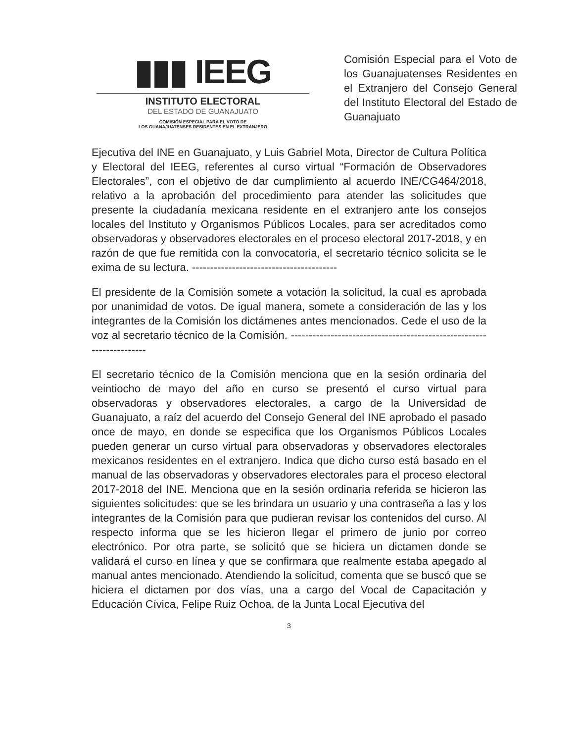▮▮▮ IEEG
INSTITUTO ELECTORAL
DEL ESTADO DE GUANAJUATO
COMISIÓN ESPECIAL PARA EL VOTO DE
LOS GUANAJUATENSES RESIDENTES EN EL EXTRANJERO
Comisión Especial para el Voto de los Guanajuatenses Residentes en el Extranjero del Consejo General del Instituto Electoral del Estado de Guanajuato
Ejecutiva del INE en Guanajuato, y Luis Gabriel Mota, Director de Cultura Política y Electoral del IEEG, referentes al curso virtual “Formación de Observadores Electorales”, con el objetivo de dar cumplimiento al acuerdo INE/CG464/2018, relativo a la aprobación del procedimiento para atender las solicitudes que presente la ciudadanía mexicana residente en el extranjero ante los consejos locales del Instituto y Organismos Públicos Locales, para ser acreditados como observadoras y observadores electorales en el proceso electoral 2017-2018, y en razón de que fue remitida con la convocatoria, el secretario técnico solicita se le exima de su lectura. ----------------------------------------
El presidente de la Comisión somete a votación la solicitud, la cual es aprobada por unanimidad de votos. De igual manera, somete a consideración de las y los integrantes de la Comisión los dictámenes antes mencionados. Cede el uso de la voz al secretario técnico de la Comisión. ---------------------------------------------------------------------
El secretario técnico de la Comisión menciona que en la sesión ordinaria del veintiocho de mayo del año en curso se presentó el curso virtual para observadoras y observadores electorales, a cargo de la Universidad de Guanajuato, a raíz del acuerdo del Consejo General del INE aprobado el pasado once de mayo, en donde se especifica que los Organismos Públicos Locales pueden generar un curso virtual para observadoras y observadores electorales mexicanos residentes en el extranjero. Indica que dicho curso está basado en el manual de las observadoras y observadores electorales para el proceso electoral 2017-2018 del INE. Menciona que en la sesión ordinaria referida se hicieron las siguientes solicitudes: que se les brindara un usuario y una contraseña a las y los integrantes de la Comisión para que pudieran revisar los contenidos del curso. Al respecto informa que se les hicieron llegar el primero de junio por correo electrónico. Por otra parte, se solicitó que se hiciera un dictamen donde se validará el curso en línea y que se confirmara que realmente estaba apegado al manual antes mencionado. Atendiendo la solicitud, comenta que se buscó que se hiciera el dictamen por dos vías, una a cargo del Vocal de Capacitación y Educación Cívica, Felipe Ruiz Ochoa, de la Junta Local Ejecutiva del
3